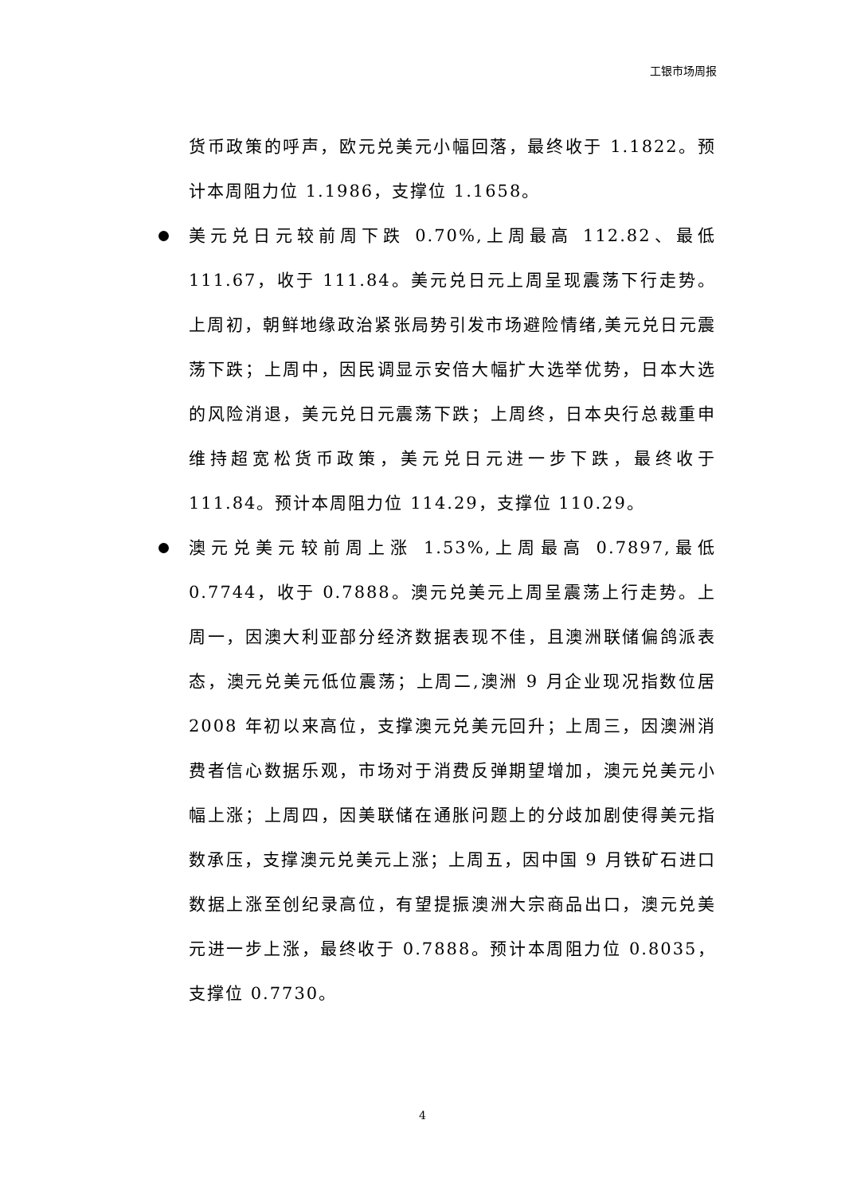工银市场周报
货币政策的呼声，欧元兑美元小幅回落，最终收于 1.1822。预计本周阻力位 1.1986，支撑位 1.1658。
美元兑日元较前周下跌 0.70%,上周最高 112.82、最低 111.67，收于 111.84。美元兑日元上周呈现震荡下行走势。上周初，朝鲜地缘政治紧张局势引发市场避险情绪,美元兑日元震荡下跌；上周中，因民调显示安倍大幅扩大选举优势，日本大选的风险消退，美元兑日元震荡下跌；上周终，日本央行总裁重申维持超宽松货币政策，美元兑日元进一步下跌，最终收于 111.84。预计本周阻力位 114.29，支撑位 110.29。
澳元兑美元较前周上涨 1.53%,上周最高 0.7897,最低 0.7744，收于 0.7888。澳元兑美元上周呈震荡上行走势。上周一，因澳大利亚部分经济数据表现不佳，且澳洲联储偏鸽派表态，澳元兑美元低位震荡；上周二,澳洲 9 月企业现况指数位居 2008 年初以来高位，支撑澳元兑美元回升；上周三，因澳洲消费者信心数据乐观，市场对于消费反弹期望增加，澳元兑美元小幅上涨；上周四，因美联储在通胀问题上的分歧加剧使得美元指数承压，支撑澳元兑美元上涨；上周五，因中国 9 月铁矿石进口数据上涨至创纪录高位，有望提振澳洲大宗商品出口，澳元兑美元进一步上涨，最终收于 0.7888。预计本周阻力位 0.8035，支撑位 0.7730。
4